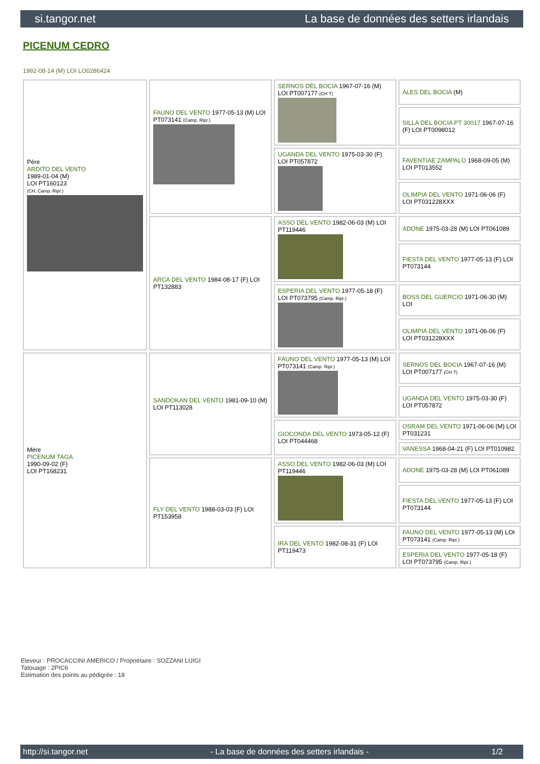si.tangor.net La base de données des setters irlandais
PICENUM CEDRO
1992-08-14 (M) LOI LO0286424
| Père ARDITO DEL VENTO 1989-01-04 (M) LOI PT160123 (CH, Camp. Ripr.) | FAUNO DEL VENTO 1977-05-13 (M) LOI PT073141 (Camp. Ripr.) | SERNOS DEL BOCIA 1967-07-16 (M) LOI PT007177 (CH T) | ALES DEL BOCIA (M) |
| | | | SILLA DEL BOCIA PT 30017 1967-07-16 (F) LOI PT0098012 |
| | | UGANDA DEL VENTO 1975-03-30 (F) LOI PT057872 | FAVENTIAE ZAMPALO 1968-09-05 (M) LOI PT013552 |
| | | | OLIMPIA DEL VENTO 1971-06-06 (F) LOI PT031228XXX |
| | ARCA DEL VENTO 1984-08-17 (F) LOI PT132883 | ASSO DEL VENTO 1982-06-03 (M) LOI PT119446 | ADONE 1975-03-28 (M) LOI PT061089 |
| | | | FIESTA DEL VENTO 1977-05-13 (F) LOI PT073144 |
| | | ESPERIA DEL VENTO 1977-05-18 (F) LOI PT073795 (Camp. Ripr.) | BOSS DEL GUERCIO 1971-06-30 (M) LOI |
| | | | OLIMPIA DEL VENTO 1971-06-06 (F) LOI PT031228XXX |
| Mère PICENUM TAGA 1990-09-02 (F) LOI PT168231 | SANDOKAN DEL VENTO 1981-09-10 (M) LOI PT113028 | FAUNO DEL VENTO 1977-05-13 (M) LOI PT073141 (Camp. Ripr.) | SERNOS DEL BOCIA 1967-07-16 (M) LOI PT007177 (CH T) |
| | | | UGANDA DEL VENTO 1975-03-30 (F) LOI PT057872 |
| | | GIOCONDA DEL VENTO 1973-05-12 (F) LOI PT044468 | OSRAM DEL VENTO 1971-06-06 (M) LOI PT031231 |
| | | | VANESSA 1968-04-21 (F) LOI PT010982 |
| | FLY DEL VENTO 1988-03-03 (F) LOI PT153958 | ASSO DEL VENTO 1982-06-03 (M) LOI PT119446 | ADONE 1975-03-28 (M) LOI PT061089 |
| | | | FIESTA DEL VENTO 1977-05-13 (F) LOI PT073144 |
| | | IRA DEL VENTO 1982-08-31 (F) LOI PT119473 | FAUNO DEL VENTO 1977-05-13 (M) LOI PT073141 (Camp. Ripr.) |
| | | | ESPERIA DEL VENTO 1977-05-18 (F) LOI PT073795 (Camp. Ripr.) |
Eleveur : PROCACCINI AMERICO / Propriétaire : SOZZANI LUIGI
Tatouage : 2PIC6
Estimation des points au pédigrée : 18
http://si.tangor.net - La base de données des setters irlandais - 1/2